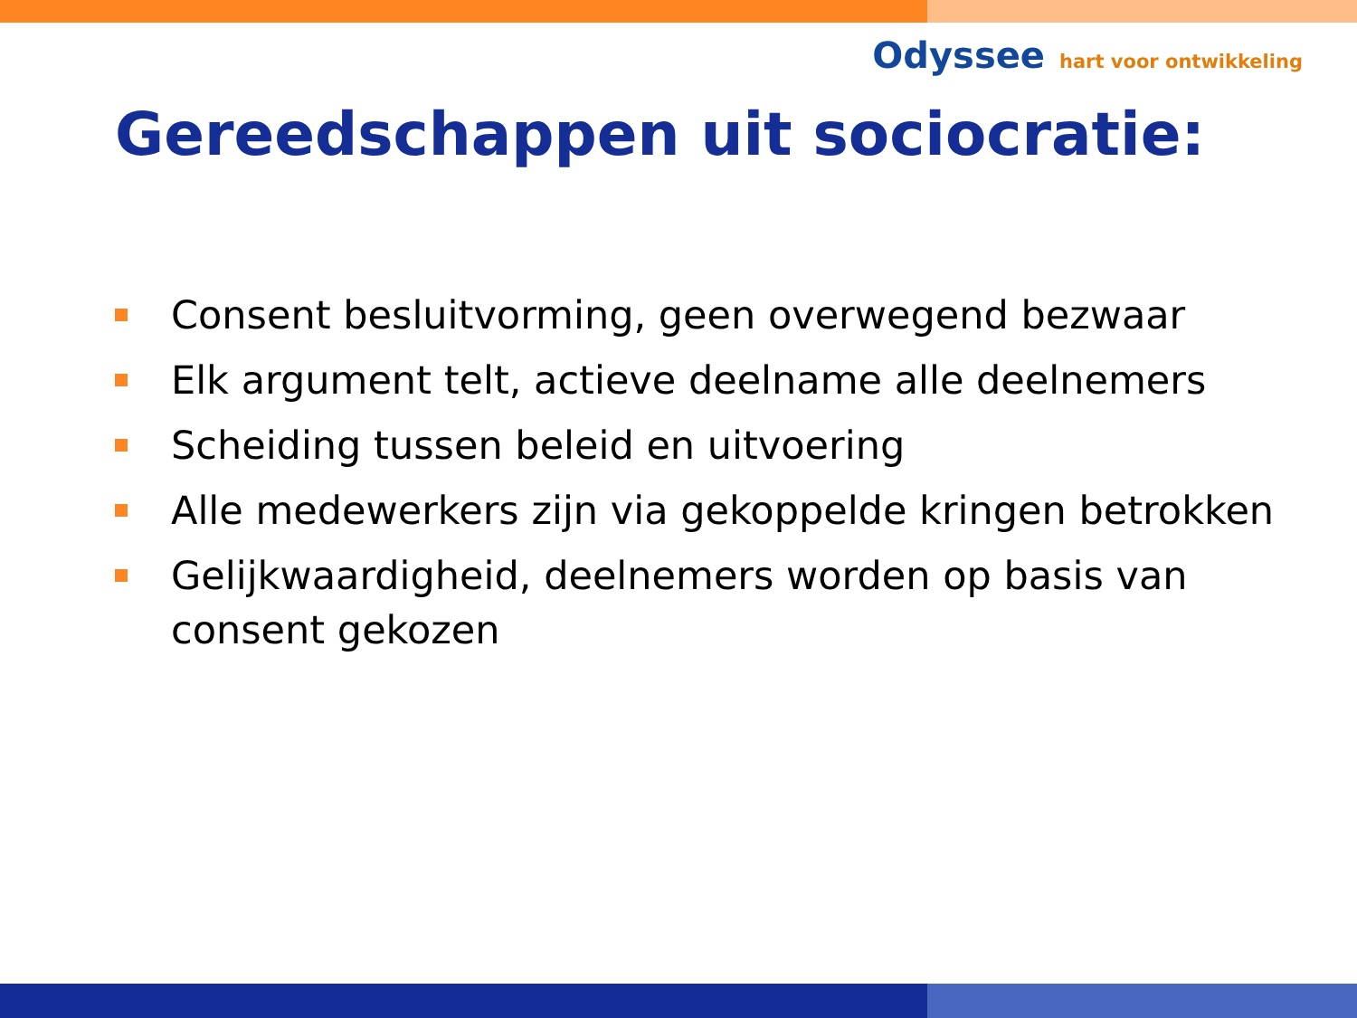Odyssee hart voor ontwikkeling
Gereedschappen uit sociocratie:
Consent besluitvorming, geen overwegend bezwaar
Elk argument telt, actieve deelname alle deelnemers
Scheiding tussen beleid en uitvoering
Alle medewerkers zijn via gekoppelde kringen betrokken
Gelijkwaardigheid, deelnemers worden op basis van consent gekozen